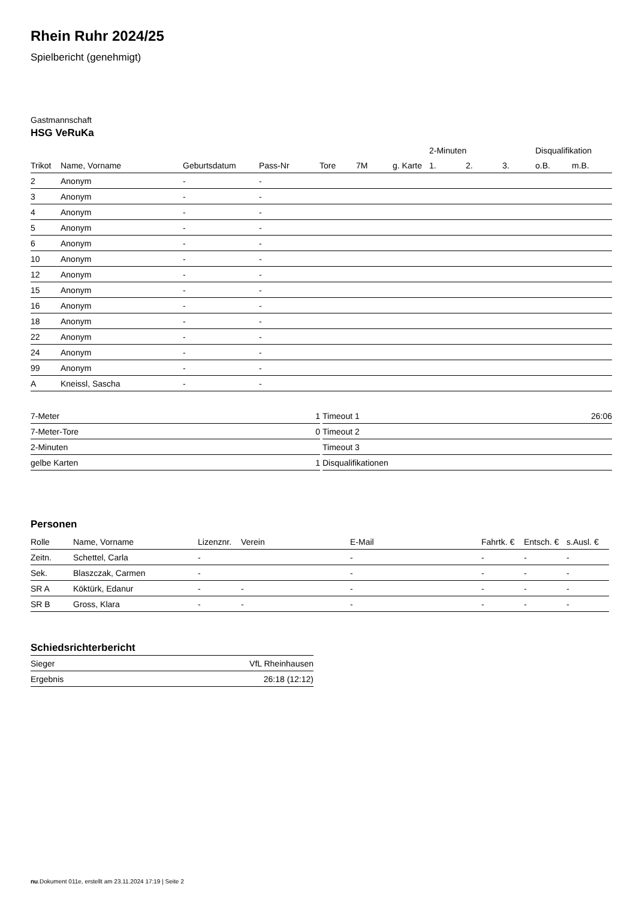Rhein Ruhr 2024/25
Spielbericht (genehmigt)
Gastmannschaft
HSG VeRuKa
| | | | | | | | 2-Minuten | | | Disqualifikation | |
| --- | --- | --- | --- | --- | --- | --- | --- | --- | --- | --- | --- |
| Trikot | Name, Vorname | Geburtsdatum | Pass-Nr | Tore | 7M | g. Karte | 1. | 2. | 3. | o.B. | m.B. |
| 2 | Anonym | - | - | | | | | | | | |
| 3 | Anonym | - | - | | | | | | | | |
| 4 | Anonym | - | - | | | | | | | | |
| 5 | Anonym | - | - | | | | | | | | |
| 6 | Anonym | - | - | | | | | | | | |
| 10 | Anonym | - | - | | | | | | | | |
| 12 | Anonym | - | - | | | | | | | | |
| 15 | Anonym | - | - | | | | | | | | |
| 16 | Anonym | - | - | | | | | | | | |
| 18 | Anonym | - | - | | | | | | | | |
| 22 | Anonym | - | - | | | | | | | | |
| 24 | Anonym | - | - | | | | | | | | |
| 99 | Anonym | - | - | | | | | | | | |
| A | Kneissl, Sascha | - | - | | | | | | | | |
| 7-Meter | 1 |
| 7-Meter-Tore | 0 |
| 2-Minuten | |
| gelbe Karten | 1 |
| Timeout 1 | 26:06 |
| Timeout 2 | |
| Timeout 3 | |
| Disqualifikationen | |
Personen
| Rolle | Name, Vorname | Lizenznr. | Verein | E-Mail | Fahrtk. € | Entsch. € | s.Ausl. € |
| --- | --- | --- | --- | --- | --- | --- | --- |
| Zeitn. | Schettel, Carla | - | | - | - | - | - |
| Sek. | Blaszczak, Carmen | - | | - | - | - | - |
| SR A | Köktürk, Edanur | - | - | - | - | - | - |
| SR B | Gross, Klara | - | - | - | - | - | - |
Schiedsrichterbericht
| Sieger | VfL Rheinhausen |
| Ergebnis | 26:18 (12:12) |
nu.Dokument 011e, erstellt am 23.11.2024 17:19 | Seite 2